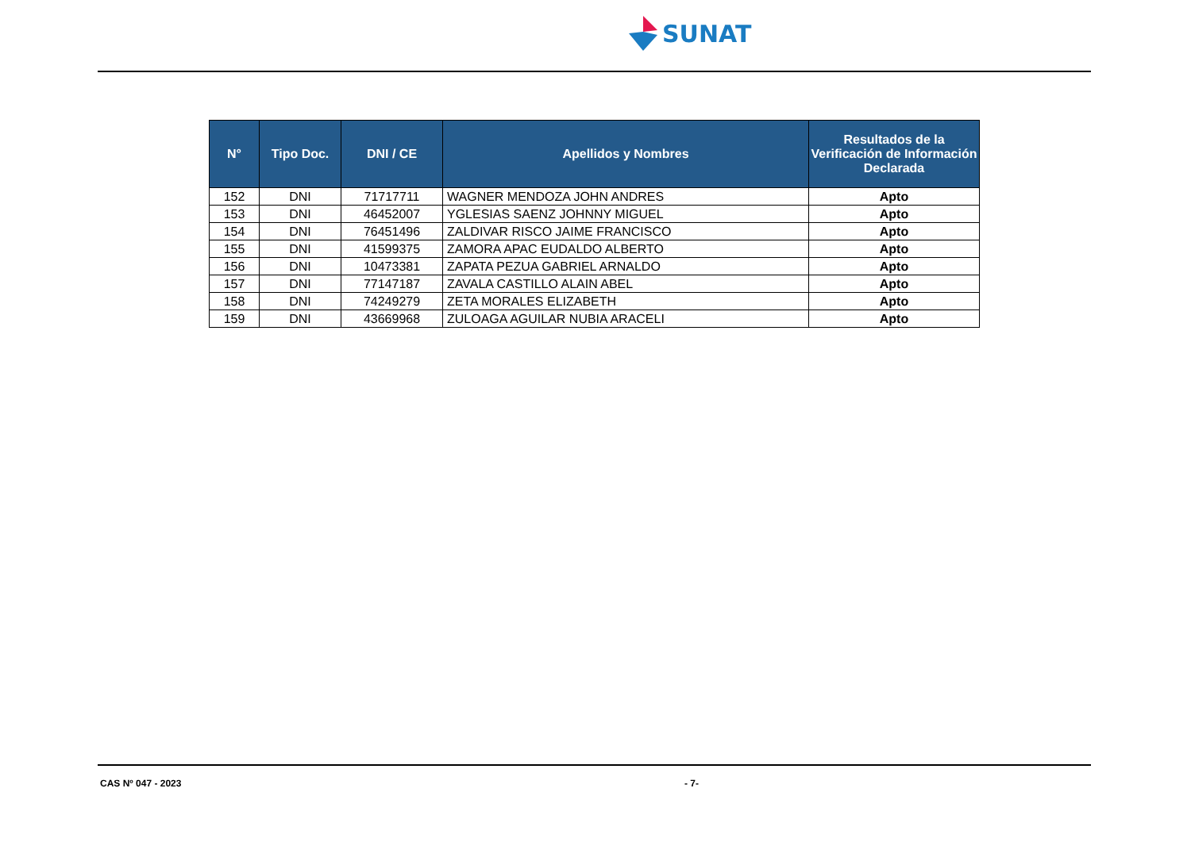SUNAT
| N° | Tipo Doc. | DNI / CE | Apellidos y Nombres | Resultados de la Verificación de Información Declarada |
| --- | --- | --- | --- | --- |
| 152 | DNI | 71717711 | WAGNER MENDOZA JOHN ANDRES | Apto |
| 153 | DNI | 46452007 | YGLESIAS SAENZ JOHNNY MIGUEL | Apto |
| 154 | DNI | 76451496 | ZALDIVAR RISCO JAIME FRANCISCO | Apto |
| 155 | DNI | 41599375 | ZAMORA APAC EUDALDO ALBERTO | Apto |
| 156 | DNI | 10473381 | ZAPATA PEZUA GABRIEL ARNALDO | Apto |
| 157 | DNI | 77147187 | ZAVALA CASTILLO ALAIN ABEL | Apto |
| 158 | DNI | 74249279 | ZETA MORALES ELIZABETH | Apto |
| 159 | DNI | 43669968 | ZULOAGA AGUILAR NUBIA ARACELI | Apto |
CAS Nº 047 - 2023 - 7-